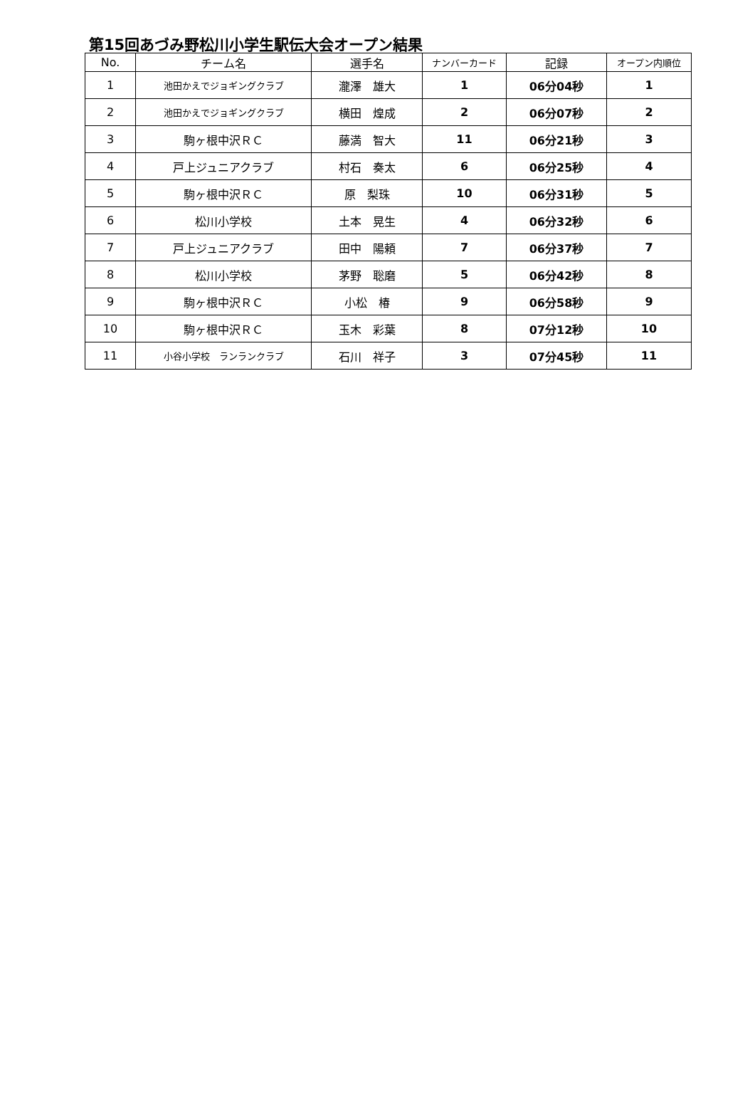第15回あづみ野松川小学生駅伝大会オープン結果
| No. | チーム名 | 選手名 | ナンバーカード | 記録 | オープン内順位 |
| --- | --- | --- | --- | --- | --- |
| 1 | 池田かえでジョギングクラブ | 瀧澤 雄大 | 1 | 06分04秒 | 1 |
| 2 | 池田かえでジョギングクラブ | 横田 煌成 | 2 | 06分07秒 | 2 |
| 3 | 駒ヶ根中沢ＲＣ | 藤満 智大 | 11 | 06分21秒 | 3 |
| 4 | 戸上ジュニアクラブ | 村石 奏太 | 6 | 06分25秒 | 4 |
| 5 | 駒ヶ根中沢ＲＣ | 原 梨珠 | 10 | 06分31秒 | 5 |
| 6 | 松川小学校 | 土本 晃生 | 4 | 06分32秒 | 6 |
| 7 | 戸上ジュニアクラブ | 田中 陽頼 | 7 | 06分37秒 | 7 |
| 8 | 松川小学校 | 茅野 聡磨 | 5 | 06分42秒 | 8 |
| 9 | 駒ヶ根中沢ＲＣ | 小松 椿 | 9 | 06分58秒 | 9 |
| 10 | 駒ヶ根中沢ＲＣ | 玉木 彩葉 | 8 | 07分12秒 | 10 |
| 11 | 小谷小学校 ランランクラブ | 石川 祥子 | 3 | 07分45秒 | 11 |